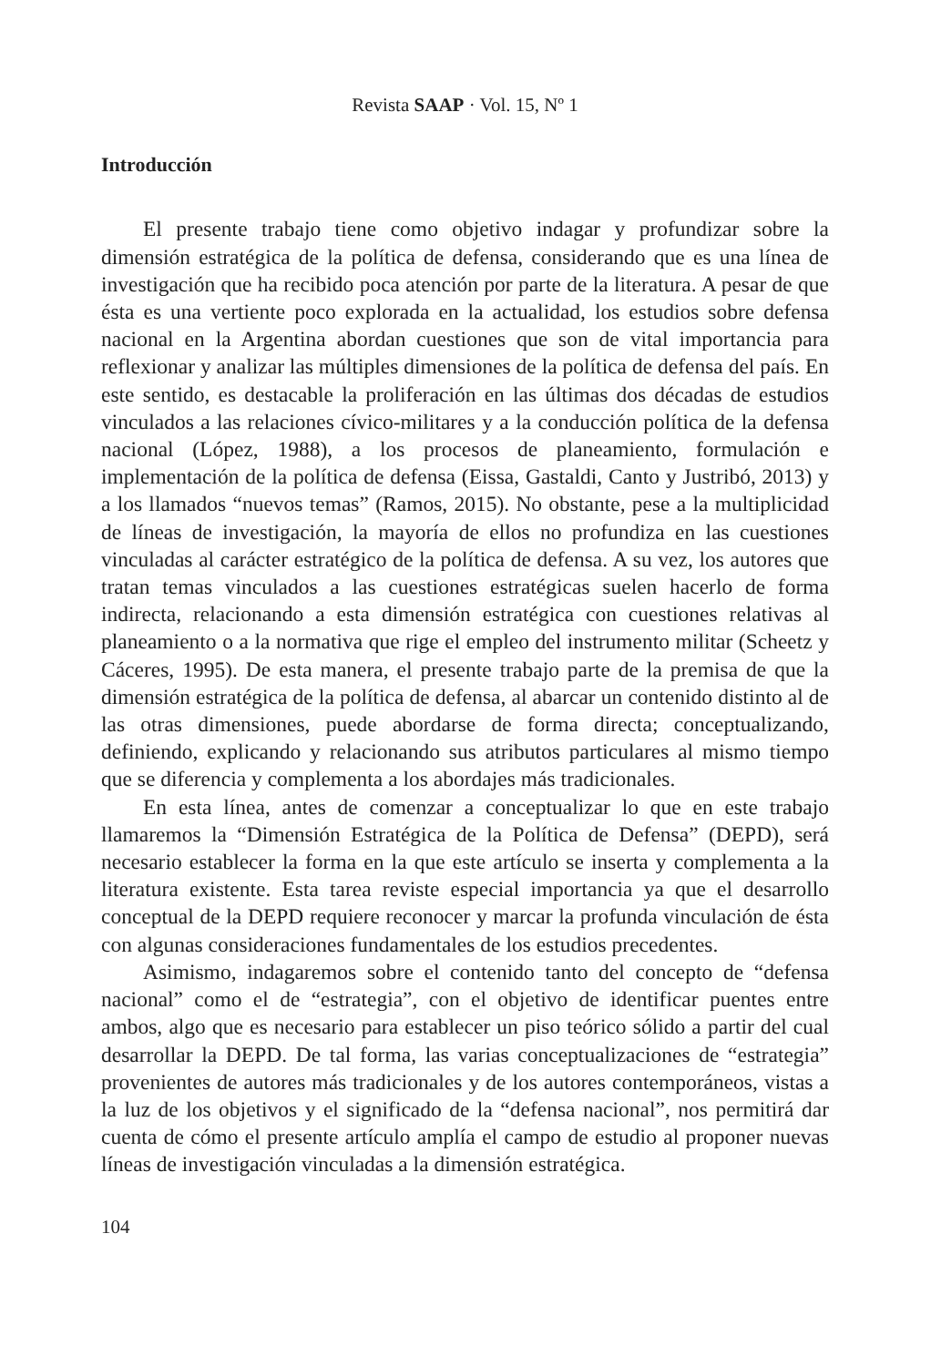Revista SAAP · Vol. 15, Nº 1
Introducción
El presente trabajo tiene como objetivo indagar y profundizar sobre la dimensión estratégica de la política de defensa, considerando que es una línea de investigación que ha recibido poca atención por parte de la literatura. A pesar de que ésta es una vertiente poco explorada en la actualidad, los estudios sobre defensa nacional en la Argentina abordan cuestiones que son de vital importancia para reflexionar y analizar las múltiples dimensiones de la política de defensa del país. En este sentido, es destacable la proliferación en las últimas dos décadas de estudios vinculados a las relaciones cívico-militares y a la conducción política de la defensa nacional (López, 1988), a los procesos de planeamiento, formulación e implementación de la política de defensa (Eissa, Gastaldi, Canto y Justribó, 2013) y a los llamados “nuevos temas” (Ramos, 2015). No obstante, pese a la multiplicidad de líneas de investigación, la mayoría de ellos no profundiza en las cuestiones vinculadas al carácter estratégico de la política de defensa. A su vez, los autores que tratan temas vinculados a las cuestiones estratégicas suelen hacerlo de forma indirecta, relacionando a esta dimensión estratégica con cuestiones relativas al planeamiento o a la normativa que rige el empleo del instrumento militar (Scheetz y Cáceres, 1995). De esta manera, el presente trabajo parte de la premisa de que la dimensión estratégica de la política de defensa, al abarcar un contenido distinto al de las otras dimensiones, puede abordarse de forma directa; conceptualizando, definiendo, explicando y relacionando sus atributos particulares al mismo tiempo que se diferencia y complementa a los abordajes más tradicionales.
En esta línea, antes de comenzar a conceptualizar lo que en este trabajo llamaremos la “Dimensión Estratégica de la Política de Defensa” (DEPD), será necesario establecer la forma en la que este artículo se inserta y complementa a la literatura existente. Esta tarea reviste especial importancia ya que el desarrollo conceptual de la DEPD requiere reconocer y marcar la profunda vinculación de ésta con algunas consideraciones fundamentales de los estudios precedentes.
Asimismo, indagaremos sobre el contenido tanto del concepto de “defensa nacional” como el de “estrategia”, con el objetivo de identificar puentes entre ambos, algo que es necesario para establecer un piso teórico sólido a partir del cual desarrollar la DEPD. De tal forma, las varias conceptualizaciones de “estrategia” provenientes de autores más tradicionales y de los autores contemporáneos, vistas a la luz de los objetivos y el significado de la “defensa nacional”, nos permitirá dar cuenta de cómo el presente artículo amplía el campo de estudio al proponer nuevas líneas de investigación vinculadas a la dimensión estratégica.
104